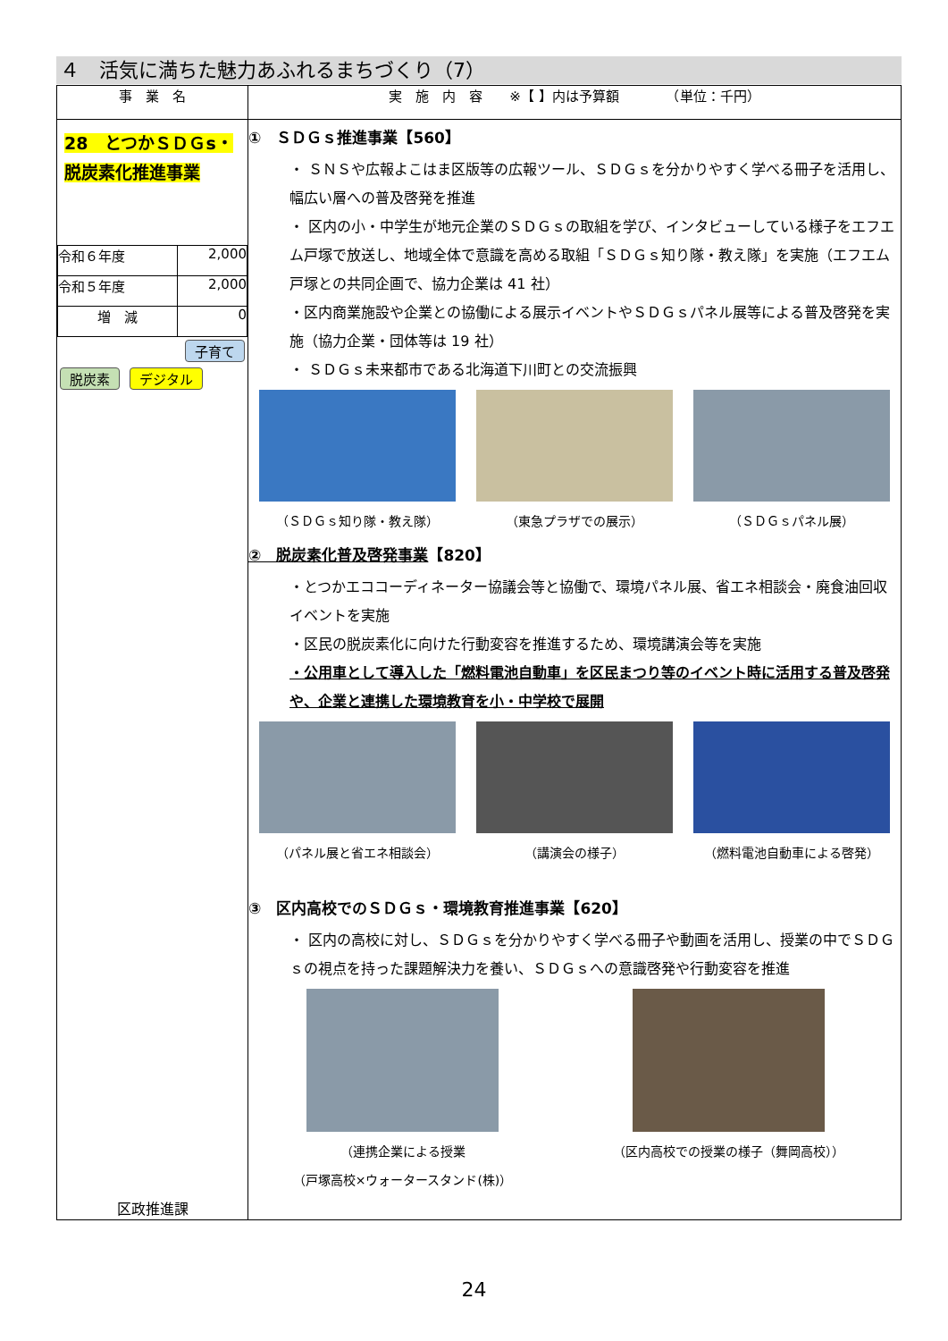４　活気に満ちた魅力あふれるまちづくり（7）
| 事 業 名 | 実 施 内 容 ※【 】内は予算額 （単位：千円） |
| --- | --- |
| 28 とつかＳＤＧs・脱炭素化推進事業 / 令和６年度 / 2,000 / / 令和５年度 / 2,000 / / 増 減 / 0 / 子育て 脱炭素 デジタル 区政推進課 | ① ＳＤＧｓ推進事業【560】 ・ ＳＮＳや広報よこはま区版等の広報ツール、ＳＤＧｓを分かりやすく学べる冊子を活用し、幅広い層への普及啓発を推進 ・ 区内の小・中学生が地元企業のＳＤＧｓの取組を学び、インタビューしている様子をエフエム戸塚で放送し、地域全体で意識を高める取組「ＳＤＧｓ知り隊・教え隊」を実施（エフエム戸塚との共同企画で、協力企業は 41 社） ・区内商業施設や企業との協働による展示イベントやＳＤＧｓパネル展等による普及啓発を実施（協力企業・団体等は 19 社） ・ ＳＤＧｓ未来都市である北海道下川町との交流振興 （ＳＤＧｓ知り隊・教え隊） （東急プラザでの展示） （ＳＤＧｓパネル展） ② 脱炭素化普及啓発事業 【820】 ・とつかエココーディネーター協議会等と協働で、環境パネル展、省エネ相談会・廃食油回収イベントを実施 ・区民の脱炭素化に向けた行動変容を推進するため、環境講演会等を実施 ・公用車として導入した「燃料電池自動車」を区民まつり等のイベント時に活用する普及啓発や、企業と連携した環境教育を小・中学校で展開 （パネル展と省エネ相談会） （講演会の様子） （燃料電池自動車による啓発） ③ 区内高校でのＳＤＧｓ・環境教育推進事業【620】 ・ 区内の高校に対し、ＳＤＧｓを分かりやすく学べる冊子や動画を活用し、授業の中でＳＤＧｓの視点を持った課題解決力を養い、ＳＤＧｓへの意識啓発や行動変容を推進 （連携企業による授業 （戸塚高校×ウォータースタンド(株)） （区内高校での授業の様子（舞岡高校）） |
24